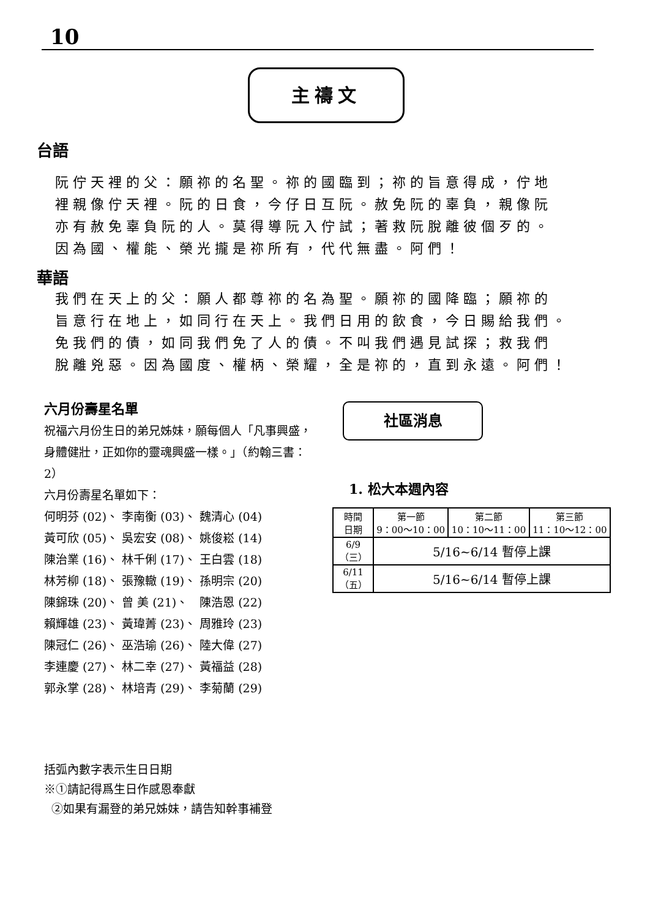10
主禱文
台語
阮佇天裡的父：願祢的名聖。祢的國臨到；祢的旨意得成，佇地
裡親像佇天裡。阮的日食，今仔日互阮。赦免阮的辜負，親像阮
亦有赦免辜負阮的人。莫得導阮入佇試；著救阮脫離彼個歹的。
因為國、權能、榮光攏是祢所有，代代無盡。阿們！
華語
我們在天上的父：願人都尊祢的名為聖。願祢的國降臨；願祢的
旨意行在地上，如同行在天上。我們日用的飲食，今日賜給我們。
免我們的債，如同我們免了人的債。不叫我們遇見試探；救我們
脫離兇惡。因為國度、權柄、榮耀，全是祢的，直到永遠。阿們！
六月份壽星名單
祝福六月份生日的弟兄姊妹，願每個人「凡事興盛，身體健壯，正如你的靈魂興盛一樣。」（約翰三書：2）
六月份壽星名單如下：
| 何明芬 (02)、 | 李南衡 (03)、 | 魏清心 (04) |
| 黃可欣 (05)、 | 吳宏安 (08)、 | 姚俊崧 (14) |
| 陳治業 (16)、 | 林千俐 (17)、 | 王白雲 (18) |
| 林芳柳 (18)、 | 張豫轍 (19)、 | 孫明宗 (20) |
| 陳錦珠 (20)、 | 曾 美 (21)、 | 陳浩恩 (22) |
| 賴輝雄 (23)、 | 黃瑋菁 (23)、 | 周雅玲 (23) |
| 陳冠仁 (26)、 | 巫浩瑜 (26)、 | 陸大偉 (27) |
| 李連慶 (27)、 | 林二幸 (27)、 | 黃福益 (28) |
| 郭永掌 (28)、 | 林培青 (29)、 | 李菊蘭 (29) |
社區消息
1. 松大本週內容
| 時間 日期 | 第一節 9：00～10：00 | 第二節 10：10～11：00 | 第三節 11：10～12：00 |
| --- | --- | --- | --- |
| 6/9 （三） | 5/16~6/14 暫停上課 | | |
| 6/11 （五） | 5/16~6/14 暫停上課 | | |
括弧內數字表示生日日期
※①請記得爲生日作感恩奉獻
②如果有漏登的弟兄姊妹，請告知幹事補登